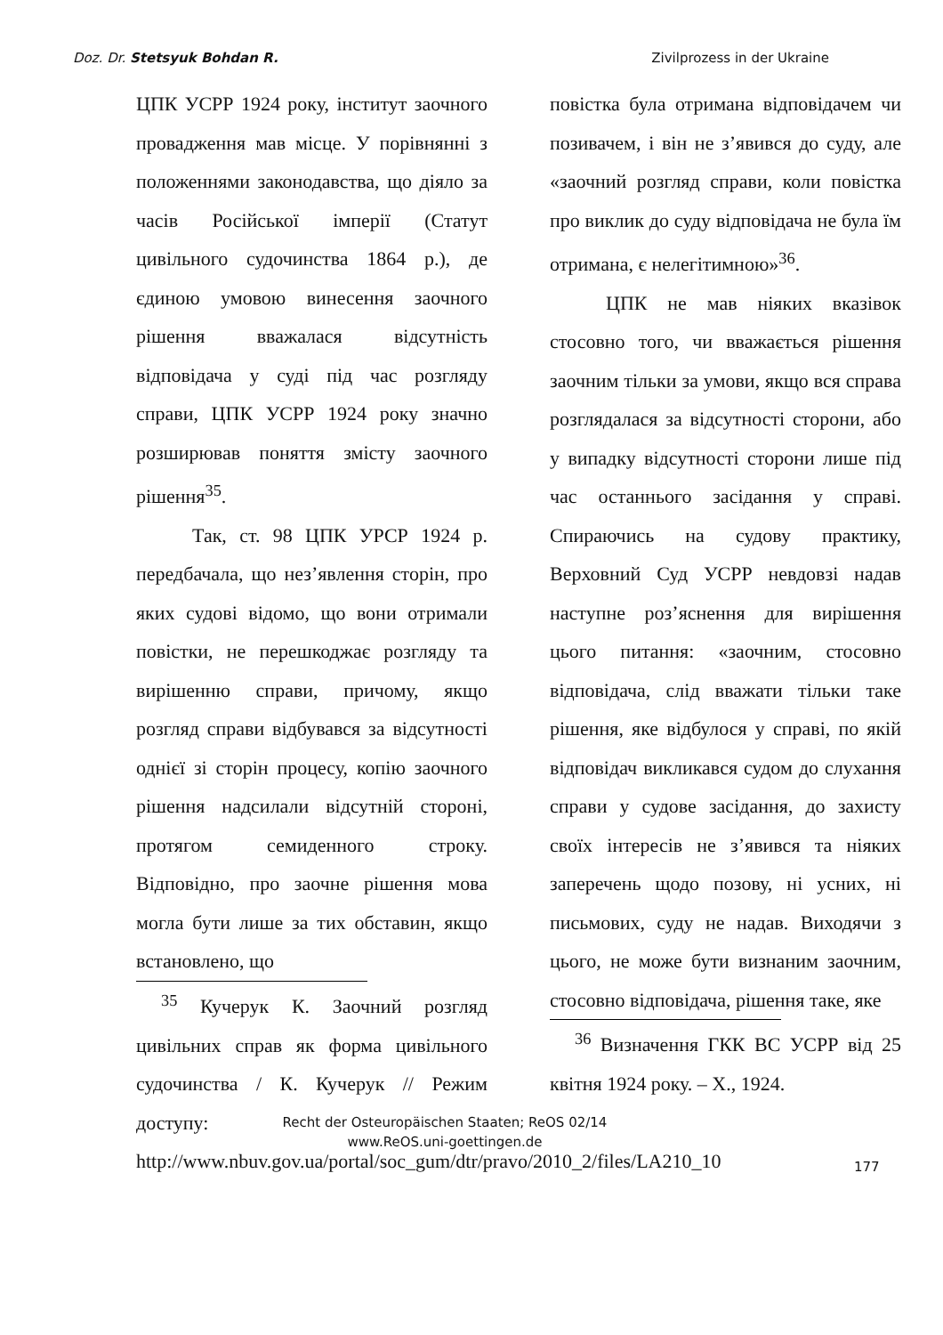Doz. Dr. Stetsyuk Bohdan R. Zivilprozess in der Ukraine
ЦПК УСРР 1924 року, інститут заочного провадження мав місце. У порівнянні з положеннями законодавства, що діяло за часів Російської імперії (Статут цивільного судочинства 1864 р.), де єдиною умовою винесення заочного рішення вважалася відсутність відповідача у суді під час розгляду справи, ЦПК УСРР 1924 року значно розширював поняття змісту заочного рішення<sup>35</sup>.
Так, ст. 98 ЦПК УРСР 1924 р. передбачала, що нез’явлення сторін, про яких судові відомо, що вони отримали повістки, не перешкоджає розгляду та вирішенню справи, причому, якщо розгляд справи відбувався за відсутності однієї зі сторін процесу, копію заочного рішення надсилали відсутній стороні, протягом семиденного строку. Відповідно, про заочне рішення мова могла бути лише за тих обставин, якщо встановлено, що
<sup>35</sup> Кучерук К. Заочний розгляд цивільних справ як форма цивільного судочинства / К. Кучерук // Режим доступу: http://www.nbuv.gov.ua/portal/soc_gum/dtr/pravo/2010_2/files/LA210_10
повістка була отримана відповідачем чи позивачем, і він не з’явився до суду, але «заочний розгляд справи, коли повістка про виклик до суду відповідача не була їм отримана, є нелегітимною»<sup>36</sup>.
ЦПК не мав ніяких вказівок стосовно того, чи вважається рішення заочним тільки за умови, якщо вся справа розглядалася за відсутності сторони, або у випадку відсутності сторони лише під час останнього засідання у справі. Спираючись на судову практику, Верховний Суд УСРР невдовзі надав наступне роз’яснення для вирішення цього питання: «заочним, стосовно відповідача, слід вважати тільки таке рішення, яке відбулося у справі, по якій відповідач викликався судом до слухання справи у судове засідання, до захисту своїх інтересів не з’явився та ніяких заперечень щодо позову, ні усних, ні письмових, суду не надав. Виходячи з цього, не може бути визнаним заочним, стосовно відповідача, рішення таке, яке
<sup>36</sup> Визначення ГКК ВС УСРР від 25 квітня 1924 року. – Х., 1924.
Recht der Osteuropäischen Staaten; ReOS 02/14
www.ReOS.uni-goettingen.de
177